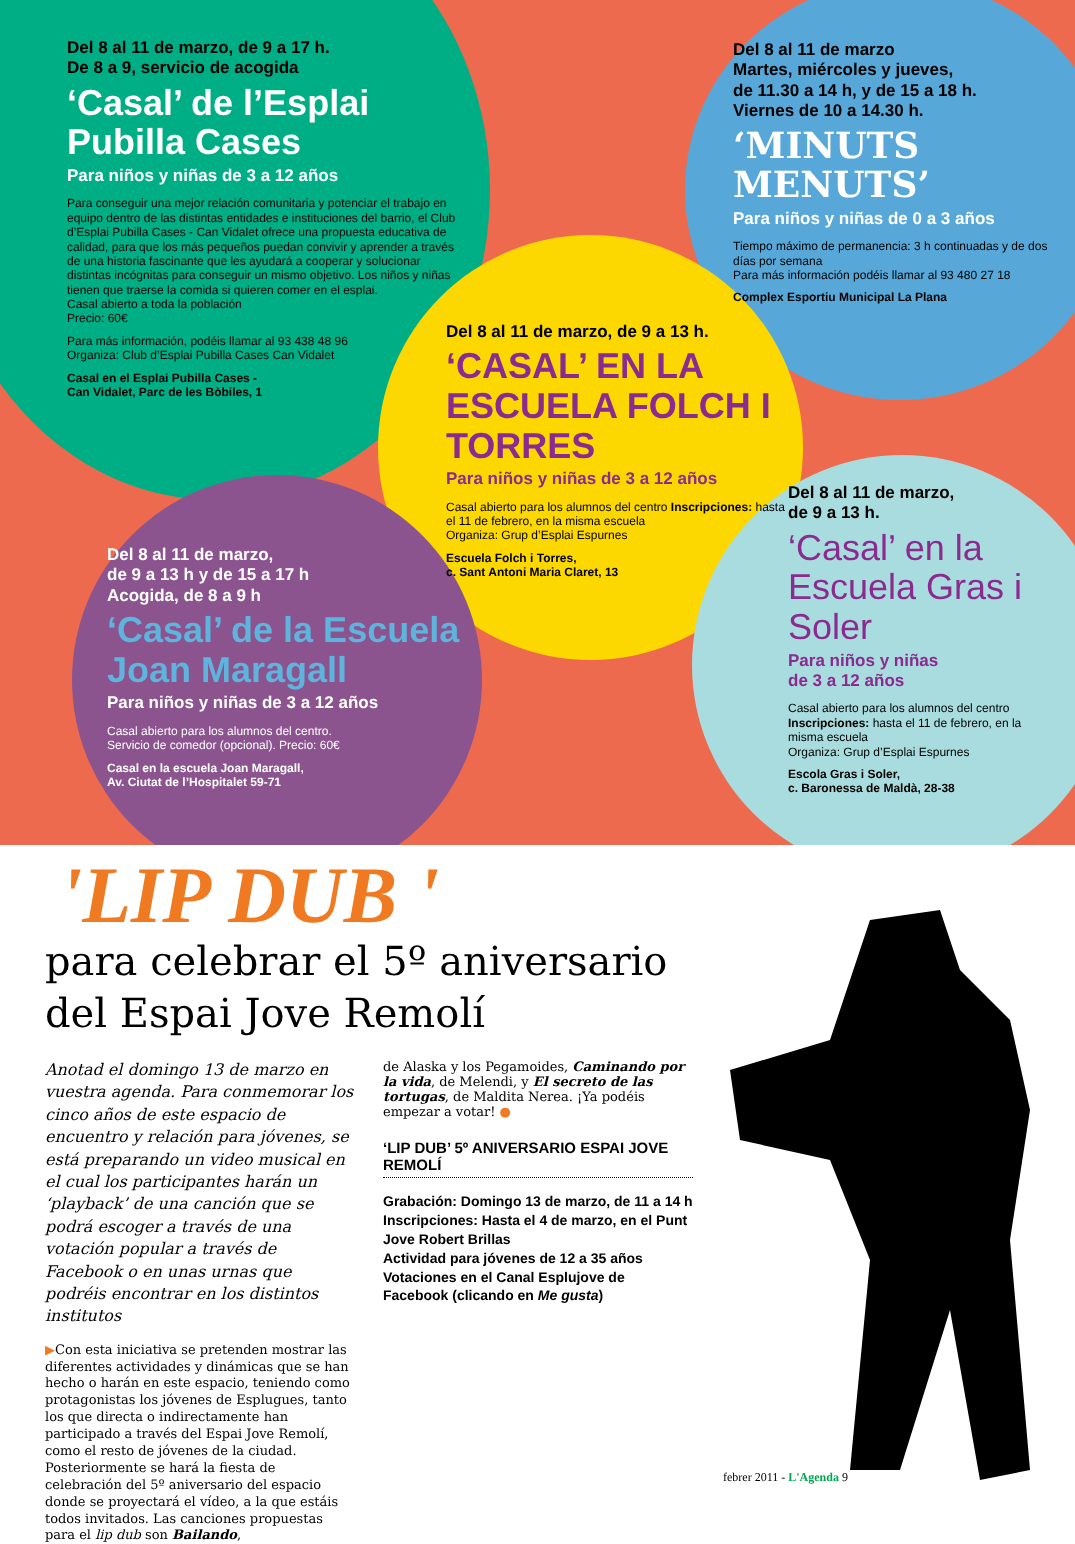Del 8 al 11 de marzo, de 9 a 17 h.
De 8 a 9, servicio de acogida
‘Casal’ de l’Esplai Pubilla Cases
Para niños y niñas de 3 a 12 años
Para conseguir una mejor relación comunitaria y potenciar el trabajo en equipo dentro de las distintas entidades e instituciones del barrio, el Club d’Esplai Pubilla Cases - Can Vidalet ofrece una propuesta educativa de calidad, para que los más pequeños puedan convivir y aprender a través de una historia fascinante que les ayudará a cooperar y solucionar distintas incógnitas para conseguir un mismo objetivo. Los niños y niñas tienen que traerse la comida si quieren comer en el esplai.
Casal abierto a toda la población
Precio: 60€
Para más información, podéis llamar al 93 438 48 96
Organiza: Club d’Esplai Pubilla Cases Can Vidalet
Casal en el Esplai Pubilla Cases -
Can Vidalet, Parc de les Bòbiles, 1
Del 8 al 11 de marzo
Martes, miércoles y jueves,
de 11.30 a 14 h, y de 15 a 18 h.
Viernes de 10 a 14.30 h.
‘MINUTS MENUTS’
Para niños y niñas de 0 a 3 años
Tiempo máximo de permanencia: 3 h continuadas y de dos días por semana
Para más información podéis llamar al 93 480 27 18
Complex Esportiu Municipal La Plana
Del 8 al 11 de marzo, de 9 a 13 h.
‘CASAL’ EN LA ESCUELA FOLCH I TORRES
Para niños y niñas de 3 a 12 años
Casal abierto para los alumnos del centro Inscripciones: hasta el 11 de febrero, en la misma escuela
Organiza: Grup d’Esplai Espurnes
Escuela Folch i Torres,
c. Sant Antoni Maria Claret, 13
Del 8 al 11 de marzo,
de 9 a 13 h y de 15 a 17 h
Acogida, de 8 a 9 h
‘Casal’ de la Escuela Joan Maragall
Para niños y niñas de 3 a 12 años
Casal abierto para los alumnos del centro.
Servicio de comedor (opcional). Precio: 60€
Casal en la escuela Joan Maragall,
Av. Ciutat de l’Hospitalet 59-71
Del 8 al 11 de marzo,
de 9 a 13 h.
‘Casal’ en la Escuela Gras i Soler
Para niños y niñas
de 3 a 12 años
Casal abierto para los alumnos del centro
Inscripciones: hasta el 11 de febrero, en la misma escuela
Organiza: Grup d’Esplai Espurnes
Escola Gras i Soler,
c. Baronessa de Maldà, 28-38
'LIP DUB '
para celebrar el 5º aniversario
del Espai Jove Remolí
Anotad el domingo 13 de marzo en vuestra agenda. Para conmemorar los cinco años de este espacio de encuentro y relación para jóvenes, se está preparando un video musical en el cual los participantes harán un ‘playback’ de una canción que se podrá escoger a través de una votación popular a través de Facebook o en unas urnas que podréis encontrar en los distintos institutos
▶Con esta iniciativa se pretenden mostrar las diferentes actividades y dinámicas que se han hecho o harán en este espacio, teniendo como protagonistas los jóvenes de Esplugues, tanto los que directa o indirectamente han participado a través del Espai Jove Remolí, como el resto de jóvenes de la ciudad.
Posteriormente se hará la fiesta de celebración del 5º aniversario del espacio donde se proyectará el vídeo, a la que estáis todos invitados. Las canciones propuestas para el lip dub son Bailando,
de Alaska y los Pegamoides, Caminando por la vida, de Melendi, y El secreto de las tortugas, de Maldita Nerea. ¡Ya podéis empezar a votar! ●
‘LIP DUB’ 5º ANIVERSARIO ESPAI JOVE REMOLÍ
Grabación: Domingo 13 de marzo, de 11 a 14 h
Inscripciones: Hasta el 4 de marzo, en el Punt Jove Robert Brillas
Actividad para jóvenes de 12 a 35 años
Votaciones en el Canal Esplujove de Facebook (clicando en Me gusta)
febrer 2011 - L'Agenda 9